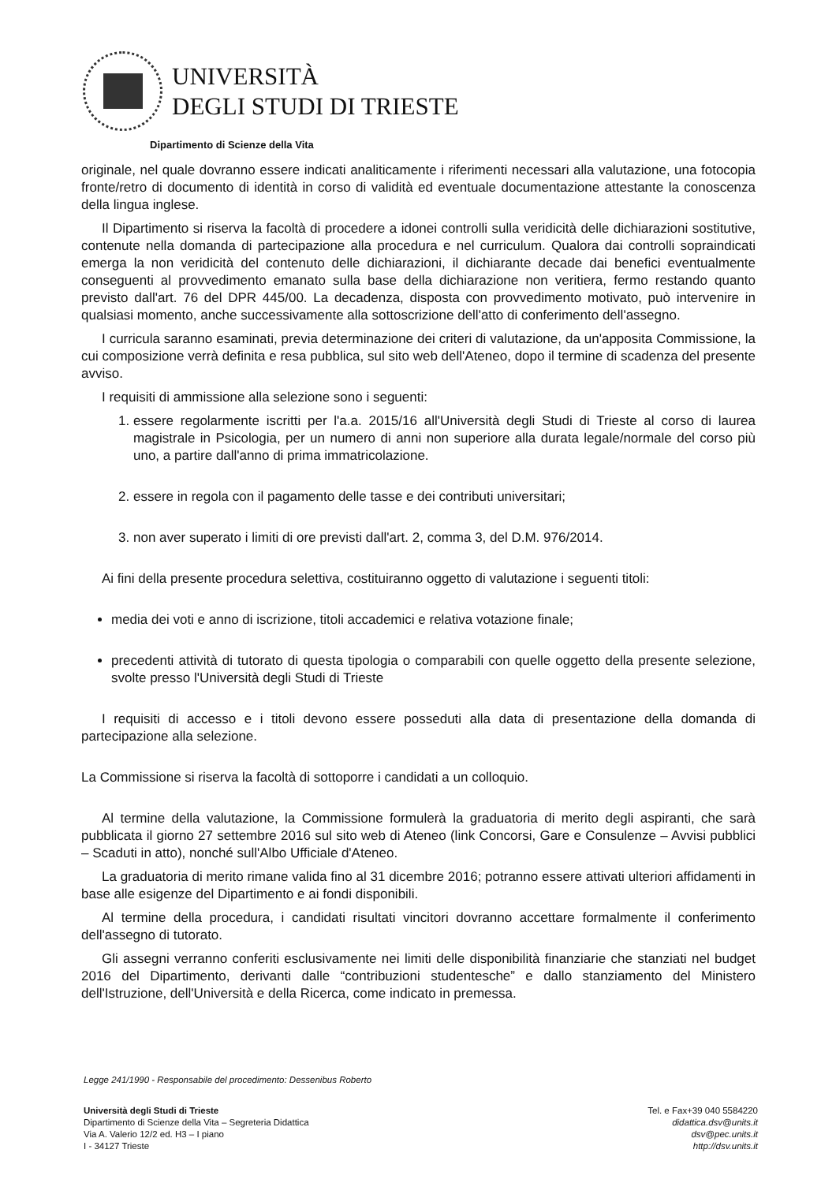UNIVERSITÀ
DEGLI STUDI DI TRIESTE
Dipartimento di Scienze della Vita
originale, nel quale dovranno essere indicati analiticamente i riferimenti necessari alla valutazione, una fotocopia fronte/retro di documento di identità in corso di validità ed eventuale documentazione attestante la conoscenza della lingua inglese.
Il Dipartimento si riserva la facoltà di procedere a idonei controlli sulla veridicità delle dichiarazioni sostitutive, contenute nella domanda di partecipazione alla procedura e nel curriculum. Qualora dai controlli sopraindicati emerga la non veridicità del contenuto delle dichiarazioni, il dichiarante decade dai benefici eventualmente conseguenti al provvedimento emanato sulla base della dichiarazione non veritiera, fermo restando quanto previsto dall'art. 76 del DPR 445/00. La decadenza, disposta con provvedimento motivato, può intervenire in qualsiasi momento, anche successivamente alla sottoscrizione dell'atto di conferimento dell'assegno.
I curricula saranno esaminati, previa determinazione dei criteri di valutazione, da un'apposita Commissione, la cui composizione verrà definita e resa pubblica, sul sito web dell'Ateneo, dopo il termine di scadenza del presente avviso.
I requisiti di ammissione alla selezione sono i seguenti:
1. essere regolarmente iscritti per l'a.a. 2015/16 all'Università degli Studi di Trieste al corso di laurea magistrale in Psicologia, per un numero di anni non superiore alla durata legale/normale del corso più uno, a partire dall'anno di prima immatricolazione.
2. essere in regola con il pagamento delle tasse e dei contributi universitari;
3. non aver superato i limiti di ore previsti dall'art. 2, comma 3, del D.M. 976/2014.
Ai fini della presente procedura selettiva, costituiranno oggetto di valutazione i seguenti titoli:
media dei voti e anno di iscrizione, titoli accademici e relativa votazione finale;
precedenti attività di tutorato di questa tipologia o comparabili con quelle oggetto della presente selezione, svolte presso l'Università degli Studi di Trieste
I requisiti di accesso e i titoli devono essere posseduti alla data di presentazione della domanda di partecipazione alla selezione.
La Commissione si riserva la facoltà di sottoporre i candidati a un colloquio.
Al termine della valutazione, la Commissione formulerà la graduatoria di merito degli aspiranti, che sarà pubblicata il giorno 27 settembre 2016 sul sito web di Ateneo (link Concorsi, Gare e Consulenze – Avvisi pubblici – Scaduti in atto), nonché sull'Albo Ufficiale d'Ateneo.
La graduatoria di merito rimane valida fino al 31 dicembre 2016; potranno essere attivati ulteriori affidamenti in base alle esigenze del Dipartimento e ai fondi disponibili.
Al termine della procedura, i candidati risultati vincitori dovranno accettare formalmente il conferimento dell'assegno di tutorato.
Gli assegni verranno conferiti esclusivamente nei limiti delle disponibilità finanziarie che stanziati nel budget 2016 del Dipartimento, derivanti dalle “contribuzioni studentesche” e dallo stanziamento del Ministero dell'Istruzione, dell'Università e della Ricerca, come indicato in premessa.
Legge 241/1990 - Responsabile del procedimento: Dessenibus Roberto
Università degli Studi di Trieste
Dipartimento di Scienze della Vita – Segreteria Didattica
Via A. Valerio 12/2 ed. H3 – I piano
I - 34127 Trieste
Tel. e Fax+39 040 5584220
didattica.dsv@units.it
dsv@pec.units.it
http://dsv.units.it